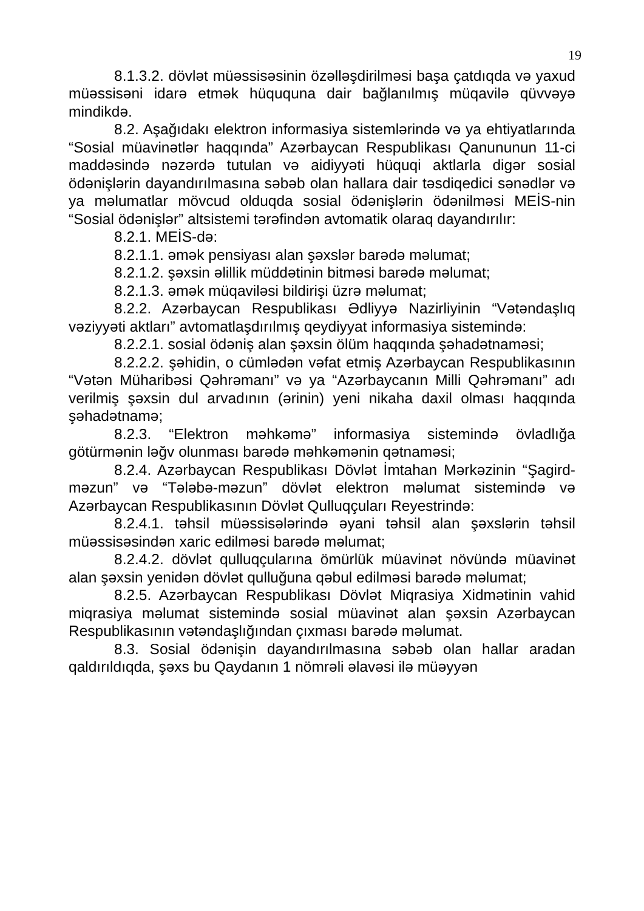19
8.1.3.2. dövlət müəssisəsinin özəlləşdirilməsi başa çatdıqda və yaxud müəssisəni idarə etmək hüququna dair bağlanılmış müqavilə qüvvəyə mindikdə.
8.2. Aşağıdakı elektron informasiya sistemlərində və ya ehtiyatlarında “Sosial müavinətlər haqqında” Azərbaycan Respublikası Qanununun 11-ci maddəsində nəzərdə tutulan və aidiyyəti hüquqi aktlarla digər sosial ödənişlərin dayandırılmasına səbəb olan hallara dair təsdiqedici sənədlər və ya məlumatlar mövcud olduqda sosial ödənişlərin ödənilməsi MEİS-nin “Sosial ödənişlər” altsistemi tərəfindən avtomatik olaraq dayandırılır:
8.2.1. MEİS-də:
8.2.1.1. əmək pensiyası alan şəxslər barədə məlumat;
8.2.1.2. şəxsin əlillik müddətinin bitməsi barədə məlumat;
8.2.1.3. əmək müqaviləsi bildirişi üzrə məlumat;
8.2.2. Azərbaycan Respublikası Ədliyyə Nazirliyinin “Vətəndaşlıq vəziyyəti aktları” avtomatlaşdırılmış qeydiyyat informasiya sistemində:
8.2.2.1. sosial ödəniş alan şəxsin ölüm haqqında şəhadətnaməsi;
8.2.2.2. şəhidin, o cümlədən vəfat etmiş Azərbaycan Respublikasının “Vətən Müharibəsi Qəhrəmanı” və ya “Azərbaycanın Milli Qəhrəmanı” adı verilmiş şəxsin dul arvadının (ərinin) yeni nikaha daxil olması haqqında şəhadətnamə;
8.2.3. “Elektron məhkəmə” informasiya sistemində övladlığa götürmənin ləğv olunması barədə məhkəmənin qətnaməsi;
8.2.4. Azərbaycan Respublikası Dövlət İmtahan Mərkəzinin “Şagird-məzun” və “Tələbə-məzun” dövlət elektron məlumat sistemində və Azərbaycan Respublikasının Dövlət Qulluqçuları Reyestrində:
8.2.4.1. təhsil müəssisələrində əyani təhsil alan şəxslərin təhsil müəssisəsindən xaric edilməsi barədə məlumat;
8.2.4.2. dövlət qulluqçularına ömürlük müavinət növündə müavinət alan şəxsin yenidən dövlət qulluğuna qəbul edilməsi barədə məlumat;
8.2.5. Azərbaycan Respublikası Dövlət Miqrasiya Xidmətinin vahid miqrasiya məlumat sistemində sosial müavinət alan şəxsin Azərbaycan Respublikasının vətəndaşlığından çıxması barədə məlumat.
8.3. Sosial ödənişin dayandırılmasına səbəb olan hallar aradan qaldırıldıqda, şəxs bu Qaydanın 1 nömrəli əlavəsi ilə müəyyən